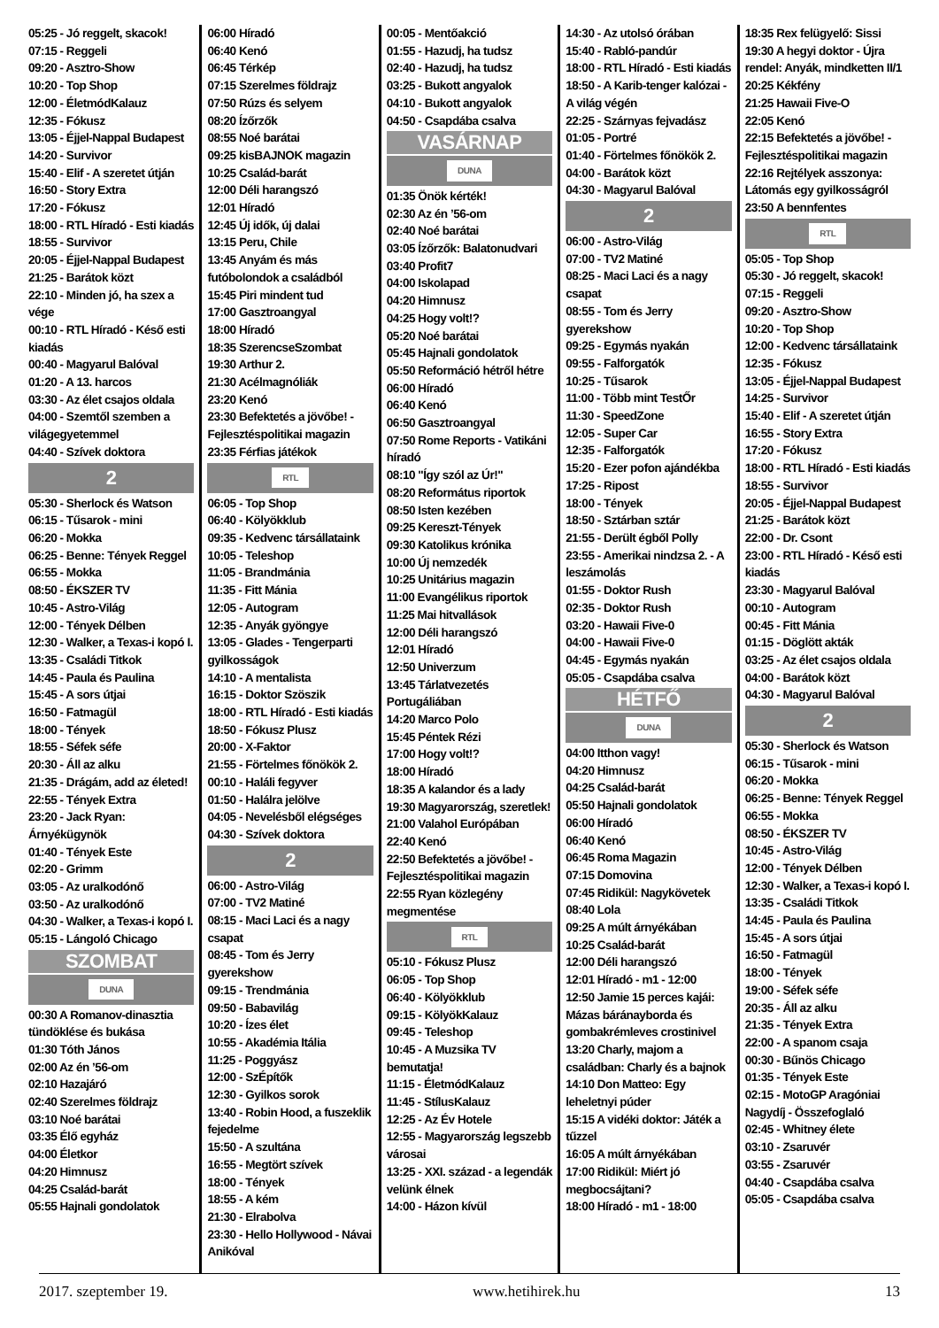05:25 - Jó reggelt, skacok!
07:15 - Reggeli
09:20 - Asztro-Show
10:20 - Top Shop
12:00 - ÉletmódKalauz
12:35 - Fókusz
13:05 - Éjjel-Nappal Budapest
14:20 - Survivor
15:40 - Elif - A szeretet útján
16:50 - Story Extra
17:20 - Fókusz
18:00 - RTL Híradó - Esti kiadás
18:55 - Survivor
20:05 - Éjjel-Nappal Budapest
21:25 - Barátok közt
22:10 - Minden jó, ha szex a vége
00:10 - RTL Híradó - Késő esti kiadás
00:40 - Magyarul Balóval
01:20 - A 13. harcos
03:30 - Az élet csajos oldala
04:00 - Szemtől szemben a világegyetemmel
04:40 - Szívek doktora
2
05:30 - Sherlock és Watson
06:15 - Tűsarok - mini
06:20 - Mokka
06:25 - Benne: Tények Reggel
06:55 - Mokka
08:50 - ÉKSZER TV
10:45 - Astro-Világ
12:00 - Tények Délben
12:30 - Walker, a Texas-i kopó I.
13:35 - Családi Titkok
14:45 - Paula és Paulina
15:45 - A sors útjai
16:50 - Fatmagül
18:00 - Tények
18:55 - Séfek séfe
20:30 - Áll az alku
21:35 - Drágám, add az életed!
22:55 - Tények Extra
23:20 - Jack Ryan: Árnyékügynök
01:40 - Tények Este
02:20 - Grimm
03:05 - Az uralkodónő
03:50 - Az uralkodónő
04:30 - Walker, a Texas-i kopó I.
05:15 - Lángoló Chicago
SZOMBAT
DUNA
00:30 A Romanov-dinasztia tündöklése és bukása
01:30 Tóth János
02:00 Az én ’56-om
02:10 Hazajáró
02:40 Szerelmes földrajz
03:10 Noé barátai
03:35 Élő egyház
04:00 Életkor
04:20 Himnusz
04:25 Család-barát
05:55 Hajnali gondolatok
06:00 Híradó
06:40 Kenó
06:45 Térkép
07:15 Szerelmes földrajz
07:50 Rúzs és selyem
08:20 Ízőrzők
08:55 Noé barátai
09:25 kisBAJNOK magazin
10:25 Család-barát
12:00 Déli harangszó
12:01 Híradó
12:45 Új idők, új dalai
13:15 Peru, Chile
13:45 Anyám és más futóbolondok a családból
15:45 Piri mindent tud
17:00 Gasztroangyal
18:00 Híradó
18:35 SzerencseSzombat
19:30 Arthur 2.
21:30 Acélmagnóliák
23:20 Kenó
23:30 Befektetés a jövőbe! - Fejlesztéspolitikai magazin
23:35 Férfias játékok
RTL
06:05 - Top Shop
06:40 - Kölyökklub
09:35 - Kedvenc társállataink
10:05 - Teleshop
11:05 - Brandmánia
11:35 - Fitt Mánia
12:05 - Autogram
12:35 - Anyák gyöngye
13:05 - Glades - Tengerparti gyilkosságok
14:10 - A mentalista
16:15 - Doktor Szöszik
18:00 - RTL Híradó - Esti kiadás
18:50 - Fókusz Plusz
20:00 - X-Faktor
21:55 - Förtelmes főnökök 2.
00:10 - Haláli fegyver
01:50 - Halálra jelölve
04:05 - Nevelésből elégséges
04:30 - Szívek doktora
2
06:00 - Astro-Világ
07:00 - TV2 Matiné
08:15 - Maci Laci és a nagy csapat
08:45 - Tom és Jerry gyerekshow
09:15 - Trendmánia
09:50 - Babavilág
10:20 - Ízes élet
10:55 - Akadémia Itália
11:25 - Poggyász
12:00 - SzÉpítők
12:30 - Gyilkos sorok
13:40 - Robin Hood, a fuszeklik fejedelme
15:50 - A szultána
16:55 - Megtört szívek
18:00 - Tények
18:55 - A kém
21:30 - Elrabolva
23:30 - Hello Hollywood - Návai Anikóval
00:05 - Mentőakció
01:55 - Hazudj, ha tudsz
02:40 - Hazudj, ha tudsz
03:25 - Bukott angyalok
04:10 - Bukott angyalok
04:50 - Csapdába csalva
VASÁRNAP
DUNA
01:35 Önök kérték!
02:30 Az én ’56-om
02:40 Noé barátai
03:05 Ízőrzők: Balatonudvari
03:40 Profit7
04:00 Iskolapad
04:20 Himnusz
04:25 Hogy volt!?
05:20 Noé barátai
05:45 Hajnali gondolatok
05:50 Reformáció hétről hétre
06:00 Híradó
06:40 Kenó
06:50 Gasztroangyal
07:50 Rome Reports - Vatikáni híradó
08:10 "Így szól az Úr!"
08:20 Református riportok
08:50 Isten kezében
09:25 Kereszt-Tények
09:30 Katolikus krónika
10:00 Új nemzedék
10:25 Unitárius magazin
11:00 Evangélikus riportok
11:25 Mai hitvallások
12:00 Déli harangszó
12:01 Híradó
12:50 Univerzum
13:45 Tárlatvezetés Portugáliában
14:20 Marco Polo
15:45 Péntek Rézi
17:00 Hogy volt!?
18:00 Híradó
18:35 A kalandor és a lady
19:30 Magyarország, szeretlek!
21:00 Valahol Európában
22:40 Kenó
22:50 Befektetés a jövőbe! - Fejlesztéspolitikai magazin
22:55 Ryan közlegény megmentése
RTL
05:10 - Fókusz Plusz
06:05 - Top Shop
06:40 - Kölyökklub
09:15 - KölyökKalauz
09:45 - Teleshop
10:45 - A Muzsika TV bemutatja!
11:15 - ÉletmódKalauz
11:45 - StílusKalauz
12:25 - Az Év Hotele
12:55 - Magyarország legszebb városai
13:25 - XXI. század - a legendák velünk élnek
14:00 - Házon kívül
14:30 - Az utolsó órában
15:40 - Rabló-pandúr
18:00 - RTL Híradó - Esti kiadás
18:50 - A Karib-tenger kalózai - A világ végén
22:25 - Szárnyas fejvadász
01:05 - Portré
01:40 - Förtelmes főnökök 2.
04:00 - Barátok közt
04:30 - Magyarul Balóval
2
06:00 - Astro-Világ
07:00 - TV2 Matiné
08:25 - Maci Laci és a nagy csapat
08:55 - Tom és Jerry gyerekshow
09:25 - Egymás nyakán
09:55 - Falforgatók
10:25 - Tűsarok
11:00 - Több mint TestŐr
11:30 - SpeedZone
12:05 - Super Car
12:35 - Falforgatók
15:20 - Ezer pofon ajándékba
17:25 - Ripost
18:00 - Tények
18:50 - Sztárban sztár
21:55 - Derült égből Polly
23:55 - Amerikai nindzsa 2. - A leszámolás
01:55 - Doktor Rush
02:35 - Doktor Rush
03:20 - Hawaii Five-0
04:00 - Hawaii Five-0
04:45 - Egymás nyakán
05:05 - Csapdába csalva
HÉTFŐ
DUNA
04:00 Itthon vagy!
04:20 Himnusz
04:25 Család-barát
05:50 Hajnali gondolatok
06:00 Híradó
06:40 Kenó
06:45 Roma Magazin
07:15 Domovina
07:45 Ridikül: Nagykövetek
08:40 Lola
09:25 A múlt árnyékában
10:25 Család-barát
12:00 Déli harangszó
12:01 Híradó - m1 - 12:00
12:50 Jamie 15 perces kajái: Mázas báránayborda és gombakrémleves crostinivel
13:20 Charly, majom a családban: Charly és a bajnok
14:10 Don Matteo: Egy leheletnyi púder
15:15 A vidéki doktor: Játék a tűzzel
16:05 A múlt árnyékában
17:00 Ridikül: Miért jó megbocsájtani?
18:00 Híradó - m1 - 18:00
18:35 Rex felügyelő: Sissi
19:30 A hegyi doktor - Újra rendel: Anyák, mindketten II/1
20:25 Kékfény
21:25 Hawaii Five-O
22:05 Kenó
22:15 Befektetés a jövőbe! - Fejlesztéspolitikai magazin
22:16 Rejtélyek asszonya: Látomás egy gyilkosságról
23:50 A bennfentes
RTL
05:05 - Top Shop
05:30 - Jó reggelt, skacok!
07:15 - Reggeli
09:20 - Asztro-Show
10:20 - Top Shop
12:00 - Kedvenc társállataink
12:35 - Fókusz
13:05 - Éjjel-Nappal Budapest
14:25 - Survivor
15:40 - Elif - A szeretet útján
16:55 - Story Extra
17:20 - Fókusz
18:00 - RTL Híradó - Esti kiadás
18:55 - Survivor
20:05 - Éjjel-Nappal Budapest
21:25 - Barátok közt
22:00 - Dr. Csont
23:00 - RTL Híradó - Késő esti kiadás
23:30 - Magyarul Balóval
00:10 - Autogram
00:45 - Fitt Mánia
01:15 - Döglött akták
03:25 - Az élet csajos oldala
04:00 - Barátok közt
04:30 - Magyarul Balóval
2
05:30 - Sherlock és Watson
06:15 - Tűsarok - mini
06:20 - Mokka
06:25 - Benne: Tények Reggel
06:55 - Mokka
08:50 - ÉKSZER TV
10:45 - Astro-Világ
12:00 - Tények Délben
12:30 - Walker, a Texas-i kopó I.
13:35 - Családi Titkok
14:45 - Paula és Paulina
15:45 - A sors útjai
16:50 - Fatmagül
18:00 - Tények
19:00 - Séfek séfe
20:35 - Áll az alku
21:35 - Tények Extra
22:00 - A spanom csaja
00:30 - Bűnös Chicago
01:35 - Tények Este
02:15 - MotoGP Aragóniai Nagydíj - Összefoglaló
02:45 - Whitney élete
03:10 - Zsaruvér
03:55 - Zsaruvér
04:40 - Csapdába csalva
05:05 - Csapdába csalva
2017. szeptember 19. www.hetihirek.hu 13